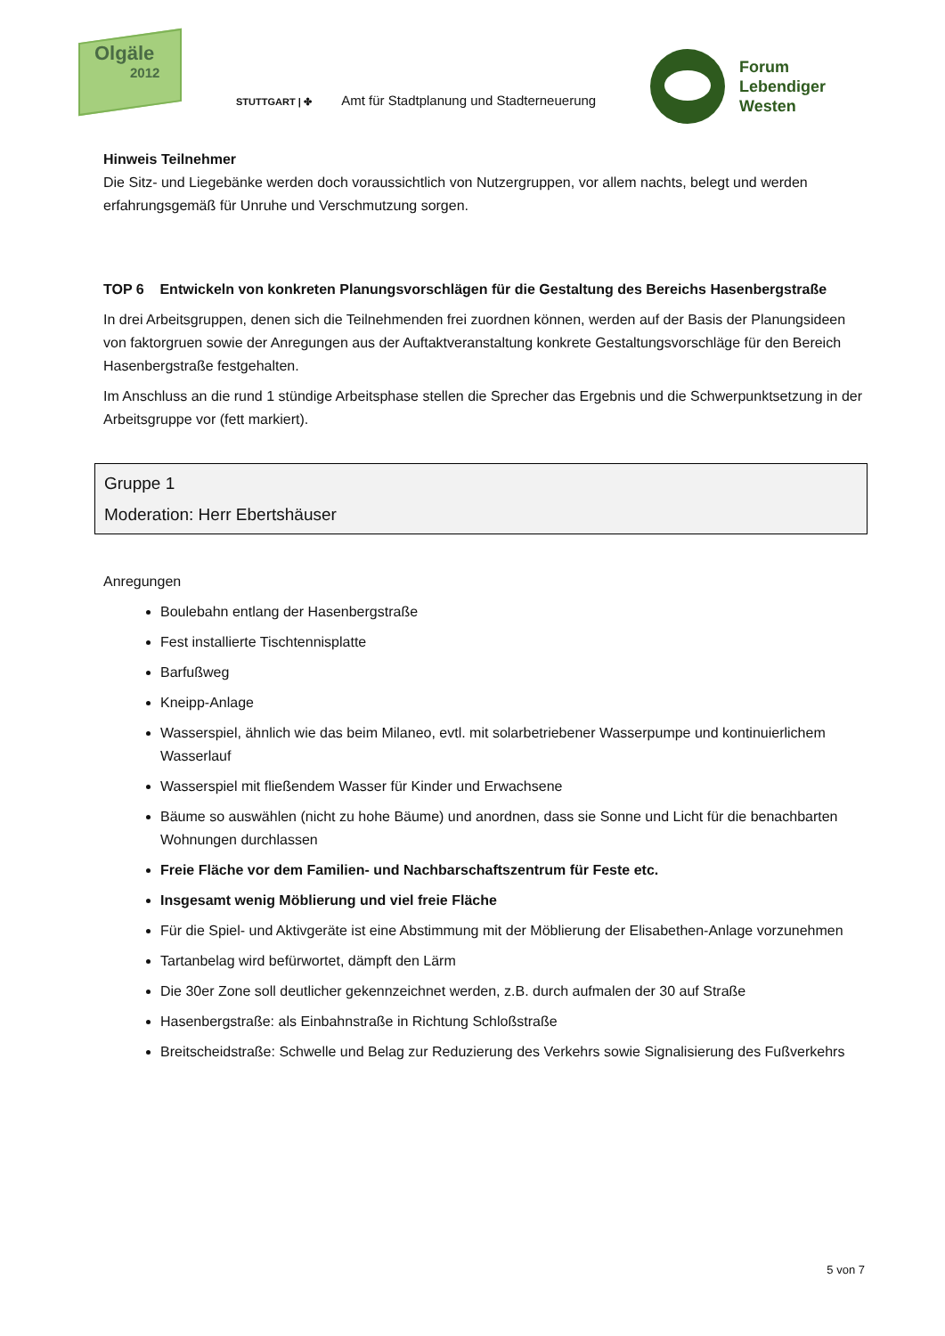Olgäle
2012
STUTTGART | ✤ Amt für Stadtplanung und Stadterneuerung
Forum
Lebendiger
Westen
Hinweis Teilnehmer
Die Sitz- und Liegebänke werden doch voraussichtlich von Nutzergruppen, vor allem nachts, belegt und werden erfahrungsgemäß für Unruhe und Verschmutzung sorgen.
TOP 6 Entwickeln von konkreten Planungsvorschlägen für die Gestaltung des Bereichs Hasenbergstraße
In drei Arbeitsgruppen, denen sich die Teilnehmenden frei zuordnen können, werden auf der Basis der Planungsideen von faktorgruen sowie der Anregungen aus der Auftaktveranstaltung konkrete Gestaltungsvorschläge für den Bereich Hasenbergstraße festgehalten.
Im Anschluss an die rund 1 stündige Arbeitsphase stellen die Sprecher das Ergebnis und die Schwerpunktsetzung in der Arbeitsgruppe vor (fett markiert).
Gruppe 1
Moderation: Herr Ebertshäuser
Anregungen
Boulebahn entlang der Hasenbergstraße
Fest installierte Tischtennisplatte
Barfußweg
Kneipp-Anlage
Wasserspiel, ähnlich wie das beim Milaneo, evtl. mit solarbetriebener Wasserpumpe und kontinuierlichem Wasserlauf
Wasserspiel mit fließendem Wasser für Kinder und Erwachsene
Bäume so auswählen (nicht zu hohe Bäume) und anordnen, dass sie Sonne und Licht für die benachbarten Wohnungen durchlassen
Freie Fläche vor dem Familien- und Nachbarschaftszentrum für Feste etc.
Insgesamt wenig Möblierung und viel freie Fläche
Für die Spiel- und Aktivgeräte ist eine Abstimmung mit der Möblierung der Elisabethen-Anlage vorzunehmen
Tartanbelag wird befürwortet, dämpft den Lärm
Die 30er Zone soll deutlicher gekennzeichnet werden, z.B. durch aufmalen der 30 auf Straße
Hasenbergstraße: als Einbahnstraße in Richtung Schloßstraße
Breitscheidstraße: Schwelle und Belag zur Reduzierung des Verkehrs sowie Signalisierung des Fußverkehrs
5 von 7